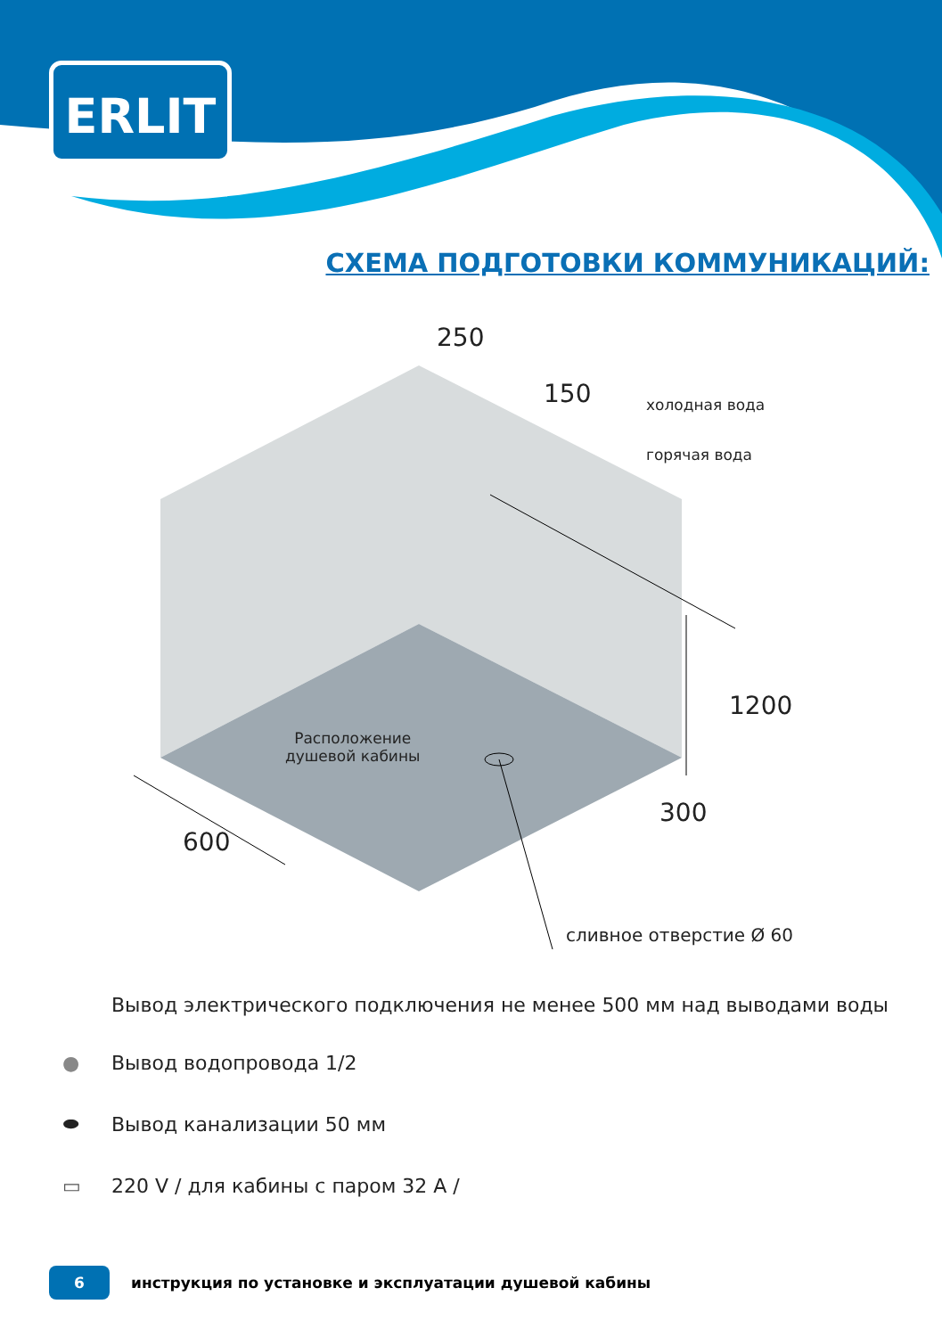ERLIT
СХЕМА ПОДГОТОВКИ КОММУНИКАЦИЙ:
250
150 холодная вода
горячая вода
1200
Расположение
душевой кабины
300
600
сливное отверстие Ø 60
Вывод электрического подключения не менее 500 мм над выводами воды
● Вывод водопровода 1/2
⬬ Вывод канализации 50 мм
▭ 220 V / для кабины с паром 32 А /
6 инструкция по установке и эксплуатации душевой кабины